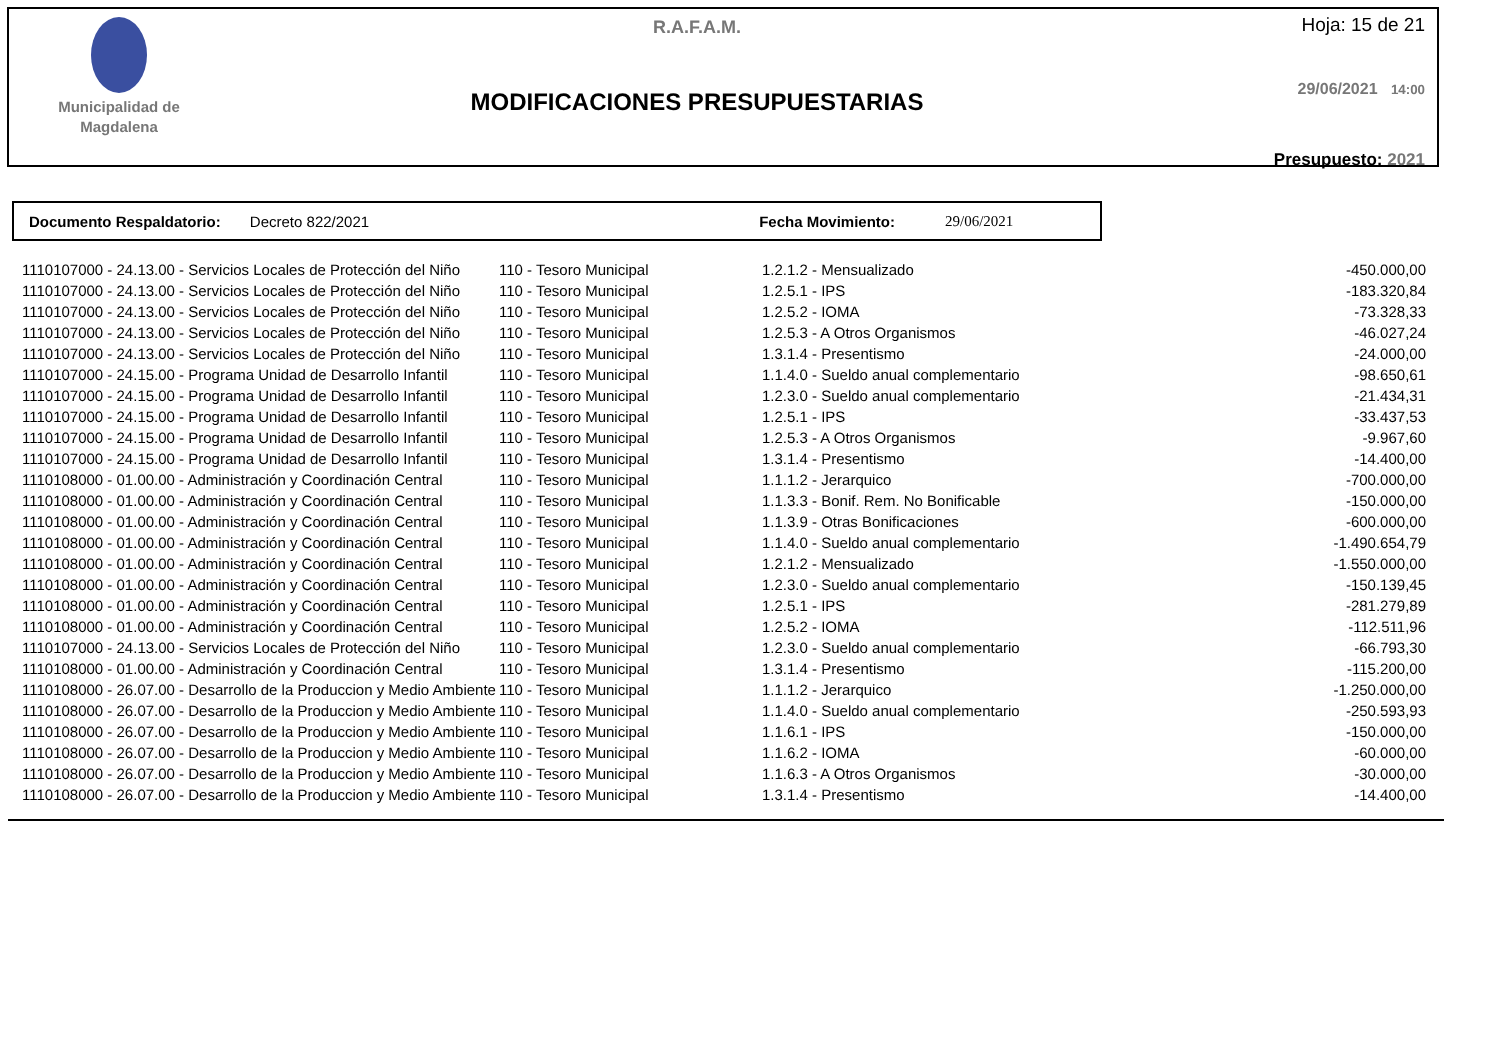Municipalidad de
Magdalena
R.A.F.A.M.
MODIFICACIONES PRESUPUESTARIAS
Hoja: 15 de 21
29/06/2021 14:00
Presupuesto: 2021
Documento Respaldatorio: Decreto 822/2021 Fecha Movimiento: 29/06/2021
| 1110107000 - 24.13.00 - Servicios Locales de Protección del Niño | 110 - Tesoro Municipal | 1.2.1.2 - Mensualizado | -450.000,00 |
| 1110107000 - 24.13.00 - Servicios Locales de Protección del Niño | 110 - Tesoro Municipal | 1.2.5.1 - IPS | -183.320,84 |
| 1110107000 - 24.13.00 - Servicios Locales de Protección del Niño | 110 - Tesoro Municipal | 1.2.5.2 - IOMA | -73.328,33 |
| 1110107000 - 24.13.00 - Servicios Locales de Protección del Niño | 110 - Tesoro Municipal | 1.2.5.3 - A Otros Organismos | -46.027,24 |
| 1110107000 - 24.13.00 - Servicios Locales de Protección del Niño | 110 - Tesoro Municipal | 1.3.1.4 - Presentismo | -24.000,00 |
| 1110107000 - 24.15.00 - Programa Unidad de Desarrollo Infantil | 110 - Tesoro Municipal | 1.1.4.0 - Sueldo anual complementario | -98.650,61 |
| 1110107000 - 24.15.00 - Programa Unidad de Desarrollo Infantil | 110 - Tesoro Municipal | 1.2.3.0 - Sueldo anual complementario | -21.434,31 |
| 1110107000 - 24.15.00 - Programa Unidad de Desarrollo Infantil | 110 - Tesoro Municipal | 1.2.5.1 - IPS | -33.437,53 |
| 1110107000 - 24.15.00 - Programa Unidad de Desarrollo Infantil | 110 - Tesoro Municipal | 1.2.5.3 - A Otros Organismos | -9.967,60 |
| 1110107000 - 24.15.00 - Programa Unidad de Desarrollo Infantil | 110 - Tesoro Municipal | 1.3.1.4 - Presentismo | -14.400,00 |
| 1110108000 - 01.00.00 - Administración y Coordinación Central | 110 - Tesoro Municipal | 1.1.1.2 - Jerarquico | -700.000,00 |
| 1110108000 - 01.00.00 - Administración y Coordinación Central | 110 - Tesoro Municipal | 1.1.3.3 - Bonif. Rem. No Bonificable | -150.000,00 |
| 1110108000 - 01.00.00 - Administración y Coordinación Central | 110 - Tesoro Municipal | 1.1.3.9 - Otras Bonificaciones | -600.000,00 |
| 1110108000 - 01.00.00 - Administración y Coordinación Central | 110 - Tesoro Municipal | 1.1.4.0 - Sueldo anual complementario | -1.490.654,79 |
| 1110108000 - 01.00.00 - Administración y Coordinación Central | 110 - Tesoro Municipal | 1.2.1.2 - Mensualizado | -1.550.000,00 |
| 1110108000 - 01.00.00 - Administración y Coordinación Central | 110 - Tesoro Municipal | 1.2.3.0 - Sueldo anual complementario | -150.139,45 |
| 1110108000 - 01.00.00 - Administración y Coordinación Central | 110 - Tesoro Municipal | 1.2.5.1 - IPS | -281.279,89 |
| 1110108000 - 01.00.00 - Administración y Coordinación Central | 110 - Tesoro Municipal | 1.2.5.2 - IOMA | -112.511,96 |
| 1110107000 - 24.13.00 - Servicios Locales de Protección del Niño | 110 - Tesoro Municipal | 1.2.3.0 - Sueldo anual complementario | -66.793,30 |
| 1110108000 - 01.00.00 - Administración y Coordinación Central | 110 - Tesoro Municipal | 1.3.1.4 - Presentismo | -115.200,00 |
| 1110108000 - 26.07.00 - Desarrollo de la Produccion y Medio Ambiente | 110 - Tesoro Municipal | 1.1.1.2 - Jerarquico | -1.250.000,00 |
| 1110108000 - 26.07.00 - Desarrollo de la Produccion y Medio Ambiente | 110 - Tesoro Municipal | 1.1.4.0 - Sueldo anual complementario | -250.593,93 |
| 1110108000 - 26.07.00 - Desarrollo de la Produccion y Medio Ambiente | 110 - Tesoro Municipal | 1.1.6.1 - IPS | -150.000,00 |
| 1110108000 - 26.07.00 - Desarrollo de la Produccion y Medio Ambiente | 110 - Tesoro Municipal | 1.1.6.2 - IOMA | -60.000,00 |
| 1110108000 - 26.07.00 - Desarrollo de la Produccion y Medio Ambiente | 110 - Tesoro Municipal | 1.1.6.3 - A Otros Organismos | -30.000,00 |
| 1110108000 - 26.07.00 - Desarrollo de la Produccion y Medio Ambiente | 110 - Tesoro Municipal | 1.3.1.4 - Presentismo | -14.400,00 |